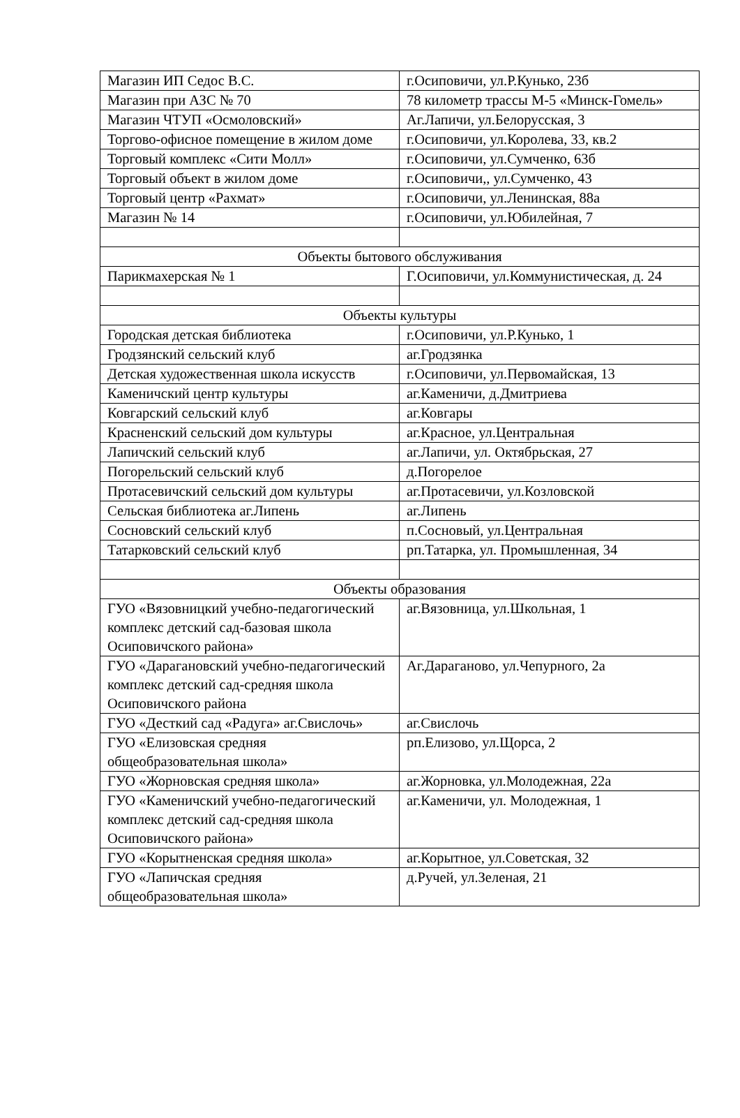| Магазин ИП Седос В.С. | г.Осиповичи, ул.Р.Кунько, 23б |
| Магазин при АЗС № 70 | 78 километр трассы М-5 «Минск-Гомель» |
| Магазин ЧТУП «Осмоловский» | Аг.Лапичи, ул.Белорусская, 3 |
| Торгово-офисное помещение в жилом доме | г.Осиповичи, ул.Королева, 33, кв.2 |
| Торговый комплекс «Сити Молл» | г.Осиповичи, ул.Сумченко, 63б |
| Торговый объект в жилом доме | г.Осиповичи,, ул.Сумченко, 43 |
| Торговый центр «Рахмат» | г.Осиповичи, ул.Ленинская, 88а |
| Магазин № 14 | г.Осиповичи, ул.Юбилейная, 7 |
| Объекты бытового обслуживания | |
| Парикмахерская № 1 | Г.Осиповичи, ул.Коммунистическая, д. 24 |
| Объекты культуры | |
| Городская детская библиотека | г.Осиповичи, ул.Р.Кунько, 1 |
| Гродзянский сельский клуб | аг.Гродзянка |
| Детская художественная школа искусств | г.Осиповичи, ул.Первомайская, 13 |
| Каменичский центр культуры | аг.Каменичи, д.Дмитриева |
| Ковгарский сельский клуб | аг.Ковгары |
| Красненский сельский дом культуры | аг.Красное, ул.Центральная |
| Лапичский сельский клуб | аг.Лапичи, ул. Октябрьская, 27 |
| Погорельский сельский клуб | д.Погорелое |
| Протасевичский сельский дом культуры | аг.Протасевичи, ул.Козловской |
| Сельская библиотека аг.Липень | аг.Липень |
| Сосновский сельский клуб | п.Сосновый, ул.Центральная |
| Татарковский сельский клуб | рп.Татарка, ул. Промышленная, 34 |
| Объекты образования | |
| ГУО «Вязовницкий учебно-педагогический комплекс детский сад-базовая школа Осиповичского района» | аг.Вязовница, ул.Школьная, 1 |
| ГУО «Дарагановский учебно-педагогический комплекс детский сад-средняя школа Осиповичского района | Аг.Дараганово, ул.Чепурного, 2а |
| ГУО «Десткий сад «Радуга» аг.Свислочь» | аг.Свислочь |
| ГУО «Елизовская средняя общеобразовательная школа» | рп.Елизово, ул.Щорса, 2 |
| ГУО «Жорновская средняя школа» | аг.Жорновка, ул.Молодежная, 22а |
| ГУО «Каменичский учебно-педагогический комплекс детский сад-средняя школа Осиповичского района» | аг.Каменичи, ул. Молодежная, 1 |
| ГУО «Корытненская средняя школа» | аг.Корытное, ул.Советская, 32 |
| ГУО «Лапичская средняя общеобразовательная школа» | д.Ручей, ул.Зеленая, 21 |